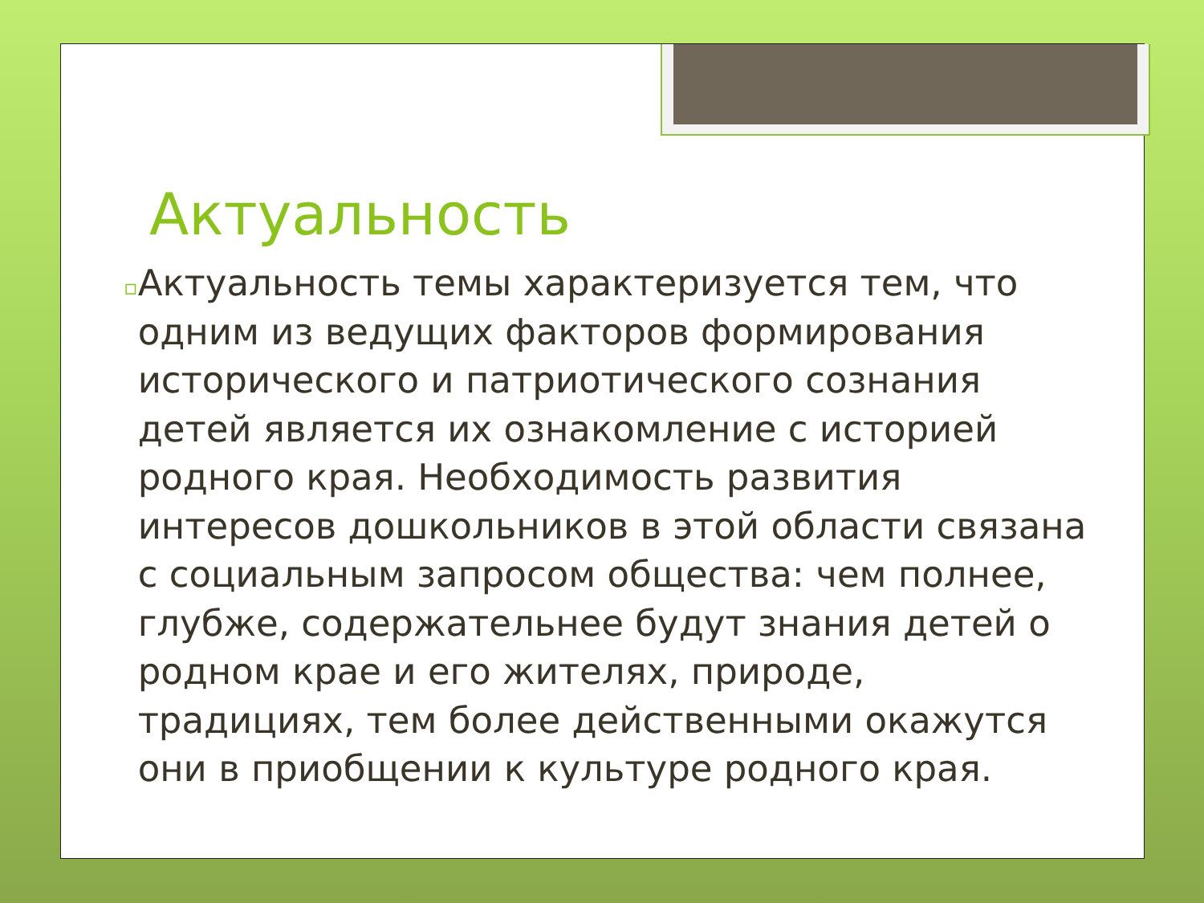Актуальность
▫
Актуальность темы характеризуется тем, что одним из ведущих факторов формирования исторического и патриотического сознания детей является их ознакомление с историей родного края. Необходимость развития интересов дошкольников в этой области связана с социальным запросом общества: чем полнее, глубже, содержательнее будут знания детей о родном крае и его жителях, природе, традициях, тем более действенными окажутся они в приобщении к культуре родного края.